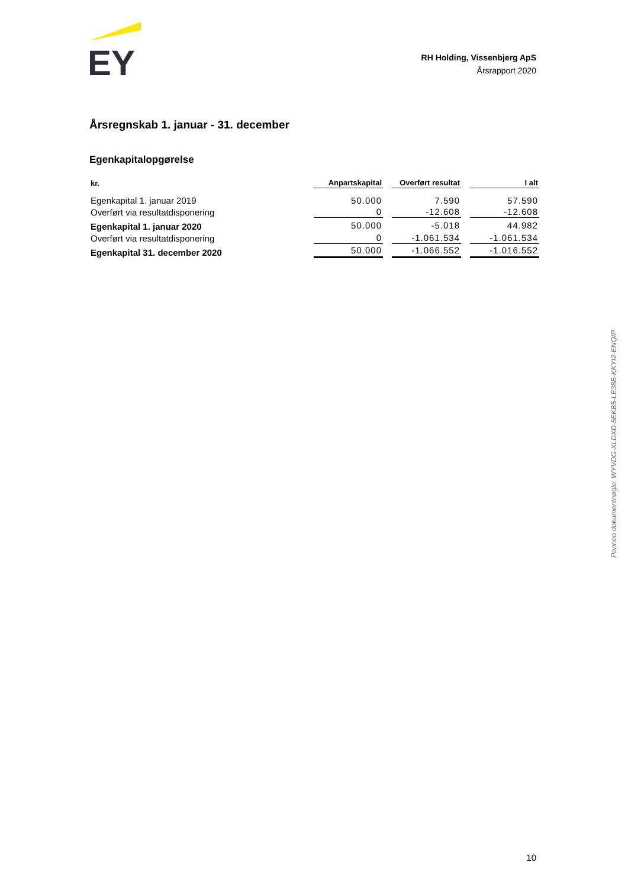EY
RH Holding, Vissenbjerg ApS
Årsrapport 2020
Årsregnskab 1. januar - 31. december
Egenkapitalopgørelse
| kr. | Anpartskapital | Overført resultat | I alt |
| --- | --- | --- | --- |
| Egenkapital 1. januar 2019 | 50.000 | 7.590 | 57.590 |
| Overført via resultatdisponering | 0 | -12.608 | -12.608 |
| Egenkapital 1. januar 2020 | 50.000 | -5.018 | 44.982 |
| Overført via resultatdisponering | 0 | -1.061.534 | -1.061.534 |
| Egenkapital 31. december 2020 | 50.000 | -1.066.552 | -1.016.552 |
Penneo dokumentnøgle: WYVDG-XLDXD-5EKB5-LE38B-KKYI2-ENQIP
10